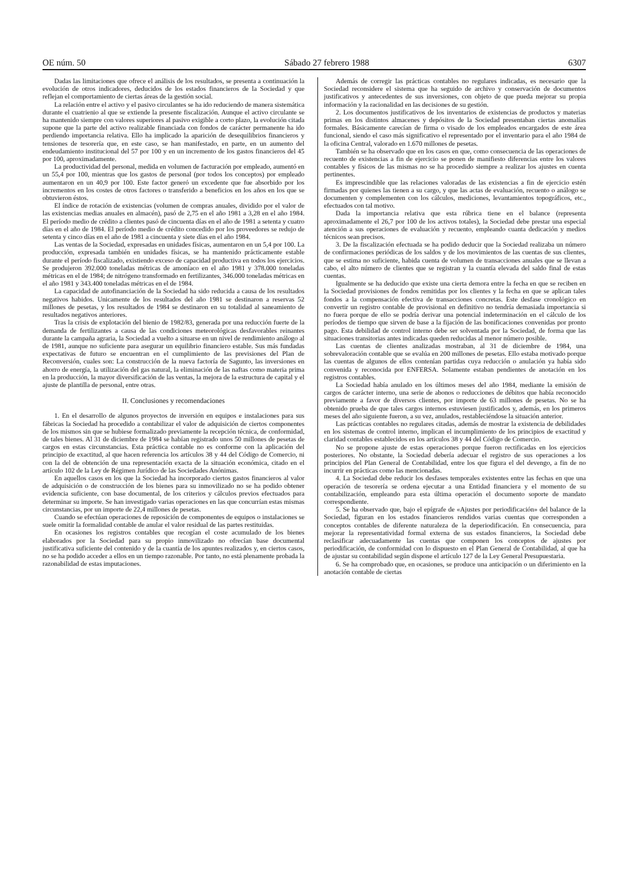OE núm. 50 Sábado 27 febrero 1988 6307
Dadas las limitaciones que ofrece el análisis de los resultados, se presenta a continuación la evolución de otros indicadores, deducidos de los estados financieros de la Sociedad y que reflejan el comportamiento de ciertas áreas de la gestión social.
La relación entre el activo y el pasivo circulantes se ha ido reduciendo de manera sistemática durante el cuatrienio al que se extiende la presente fiscalización. Aunque el activo circulante se ha mantenido siempre con valores superiores al pasivo exigible a corto plazo, la evolución citada supone que la parte del activo realizable financiada con fondos de carácter permanente ha ido perdiendo importancia relativa. Ello ha implicado la aparición de desequilibrios financieros y tensiones de tesorería que, en este caso, se han manifestado, en parte, en un aumento del endeudamiento institucional del 57 por 100 y en un incremento de los gastos financieros del 45 por 100, aproximadamente.
La productividad del personal, medida en volumen de facturación por empleado, aumentó en un 55,4 por 100, mientras que los gastos de personal (por todos los conceptos) por empleado aumentaron en un 40,9 por 100. Este factor generó un excedente que fue absorbido por los incrementos en los costes de otros factores o transferido a beneficios en los años en los que se obtuvieron éstos.
El índice de rotación de existencias (volumen de compras anuales, dividido por el valor de las existencias medias anuales en almacén), pasó de 2,75 en el año 1981 a 3,28 en el año 1984. El período medio de crédito a clientes pasó de cincuenta días en el año de 1981 a setenta y cuatro días en el año de 1984. El período medio de crédito concedido por los proveedores se redujo de setenta y cinco días en el año de 1981 a cincuenta y siete días en el año 1984.
Las ventas de la Sociedad, expresadas en unidades físicas, aumentaron en un 5,4 por 100. La producción, expresada también en unidades físicas, se ha mantenido prácticamente estable durante el período fiscalizado, existiendo exceso de capacidad productiva en todos los ejercicios. Se produjeron 392.000 toneladas métricas de amoníaco en el año 1981 y 378.000 toneladas métricas en el de 1984; de nitrógeno transformado en fertilizantes, 346.000 toneladas métricas en el año 1981 y 343.400 toneladas métricas en el de 1984.
La capacidad de autofinanciación de la Sociedad ha sido reducida a causa de los resultados negativos habidos. Unicamente de los resultados del año 1981 se destinaron a reservas 52 millones de pesetas, y los resultados de 1984 se destinaron en su totalidad al saneamiento de resultados negativos anteriores.
Tras la crisis de explotación del bienio de 1982/83, generada por una reducción fuerte de la demanda de fertilizantes a causa de las condiciones meteorológicas desfavorables reinantes durante la campaña agraria, la Sociedad a vuelto a situarse en un nivel de rendimiento análogo al de 1981, aunque no suficiente para asegurar un equilibrio financiero estable. Sus más fundadas expectativas de futuro se encuentran en el cumplimiento de las previsiones del Plan de Reconversión, cuales son: La construcción de la nueva factoría de Sagunto, las inversiones en ahorro de energía, la utilización del gas natural, la eliminación de las naftas como materia prima en la producción, la mayor diversificación de las ventas, la mejora de la estructura de capital y el ajuste de plantilla de personal, entre otras.
II. Conclusiones y recomendaciones
1. En el desarrollo de algunos proyectos de inversión en equipos e instalaciones para sus fábricas la Sociedad ha procedido a contabilizar el valor de adquisición de ciertos componentes de los mismos sin que se hubiese formalizado previamente la recepción técnica, de conformidad, de tales bienes. Al 31 de diciembre de 1984 se habían registrado unos 50 millones de pesetas de cargos en estas circunstancias. Esta práctica contable no es conforme con la aplicación del principio de exactitud, al que hacen referencia los artículos 38 y 44 del Código de Comercio, ni con la del de obtención de una representación exacta de la situación económica, citado en el artículo 102 de la Ley de Régimen Jurídico de las Sociedades Anónimas.
En aquellos casos en los que la Sociedad ha incorporado ciertos gastos financieros al valor de adquisición o de construcción de los bienes para su inmovilizado no se ha podido obtener evidencia suficiente, con base documental, de los criterios y cálculos previos efectuados para determinar su importe. Se han investigado varias operaciones en las que concurrían estas mismas circunstancias, por un importe de 22,4 millones de pesetas.
Cuando se efectúan operaciones de reposición de componentes de equipos o instalaciones se suele omitir la formalidad contable de anular el valor residual de las partes restituidas.
En ocasiones los registros contables que recogían el coste acumulado de los bienes elaborados por la Sociedad para su propio inmovilizado no ofrecían base documental justificativa suficiente del contenido y de la cuantía de los apuntes realizados y, en ciertos casos, no se ha podido acceder a ellos en un tiempo razonable. Por tanto, no está plenamente probada la razonabilidad de estas imputaciones.
Además de corregir las prácticas contables no regulares indicadas, es necesario que la Sociedad reconsidere el sistema que ha seguido de archivo y conservación de documentos justificativos y antecedentes de sus inversiones, con objeto de que pueda mejorar su propia información y la racionalidad en las decisiones de su gestión.
2. Los documentos justificativos de los inventarios de existencias de productos y materias primas en los distintos almacenes y depósitos de la Sociedad presentaban ciertas anomalías formales. Básicamente carecían de firma o visado de los empleados encargados de este área funcional, siendo el caso más significativo el representado por el inventario para el año 1984 de la oficina Central, valorado en 1.670 millones de pesetas.
También se ha observado que en los casos en que, como consecuencia de las operaciones de recuento de existencias a fin de ejercicio se ponen de manifiesto diferencias entre los valores contables y físicos de las mismas no se ha procedido siempre a realizar los ajustes en cuenta pertinentes.
Es imprescindible que las relaciones valoradas de las existencias a fin de ejercicio estén firmadas por quienes las tienen a su cargo, y que las actas de evaluación, recuento o análogo se documenten y complementen con los cálculos, mediciones, levantamientos topográficos, etc., efectuados con tal motivo.
Dada la importancia relativa que esta rúbrica tiene en el balance (representa aproximadamente el 26,7 por 100 de los activos totales), la Sociedad debe prestar una especial atención a sus operaciones de evaluación y recuento, empleando cuanta dedicación y medios técnicos sean precisos.
3. De la fiscalización efectuada se ha podido deducir que la Sociedad realizaba un número de confirmaciones periódicas de los saldos y de los movimientos de las cuentas de sus clientes, que se estima no suficiente, habida cuenta de volumen de transacciones anuales que se llevan a cabo, el alto número de clientes que se registran y la cuantía elevada del saldo final de estas cuentas.
Igualmente se ha deducido que existe una cierta demora entre la fecha en que se reciben en la Sociedad provisiones de fondos remitidas por los clientes y la fecha en que se aplican tales fondos a la compensación efectiva de transacciones concretas. Este desfase cronológico en convertir un registro contable de provisional en definitivo no tendría demasiada importancia si no fuera porque de ello se podría derivar una potencial indeterminación en el cálculo de los períodos de tiempo que sirven de base a la fijación de las bonificaciones convenidas por pronto pago. Esta debilidad de control interno debe ser solventada por la Sociedad, de forma que las situaciones transitorias antes indicadas queden reducidas al menor número posible.
Las cuentas de clientes analizadas mostraban, al 31 de diciembre de 1984, una sobrevaloración contable que se evalúa en 200 millones de pesetas. Ello estaba motivado porque las cuentas de algunos de ellos contenían partidas cuya reducción o anulación ya había sido convenida y reconocida por ENFERSA. Solamente estaban pendientes de anotación en los registros contables.
La Sociedad había anulado en los últimos meses del año 1984, mediante la emisión de cargos de carácter interno, una serie de abonos o reducciones de débitos que había reconocido previamente a favor de diversos clientes, por importe de 63 millones de pesetas. No se ha obtenido prueba de que tales cargos internos estuviesen justificados y, además, en los primeros meses del año siguiente fueron, a su vez, anulados, restableciéndose la situación anterior.
Las prácticas contables no regulares citadas, además de mostrar la existencia de debilidades en los sistemas de control interno, implican el incumplimiento de los principios de exactitud y claridad contables establecidos en los artículos 38 y 44 del Código de Comercio.
No se propone ajuste de estas operaciones porque fueron rectificadas en los ejercicios posteriores. No obstante, la Sociedad debería adecuar el registro de sus operaciones a los principios del Plan General de Contabilidad, entre los que figura el del devengo, a fin de no incurrir en prácticas como las mencionadas.
4. La Sociedad debe reducir los desfases temporales existentes entre las fechas en que una operación de tesorería se ordena ejecutar a una Entidad financiera y el momento de su contabilización, empleando para esta última operación el documento soporte de mandato correspondiente.
5. Se ha observado que, bajo el epígrafe de «Ajustes por periodificación» del balance de la Sociedad, figuran en los estados financieros rendidos varias cuentas que corresponden a conceptos contables de diferente naturaleza de la deperiodificación. En consecuencia, para mejorar la representatividad formal externa de sus estados financieros, la Sociedad debe reclasificar adecuadamente las cuentas que componen los conceptos de ajustes por periodificación, de conformidad con lo dispuesto en el Plan General de Contabilidad, al que ha de ajustar su contabilidad según dispone el artículo 127 de la Ley General Presupuestaria.
6. Se ha comprobado que, en ocasiones, se produce una anticipación o un diferimiento en la anotación contable de ciertas